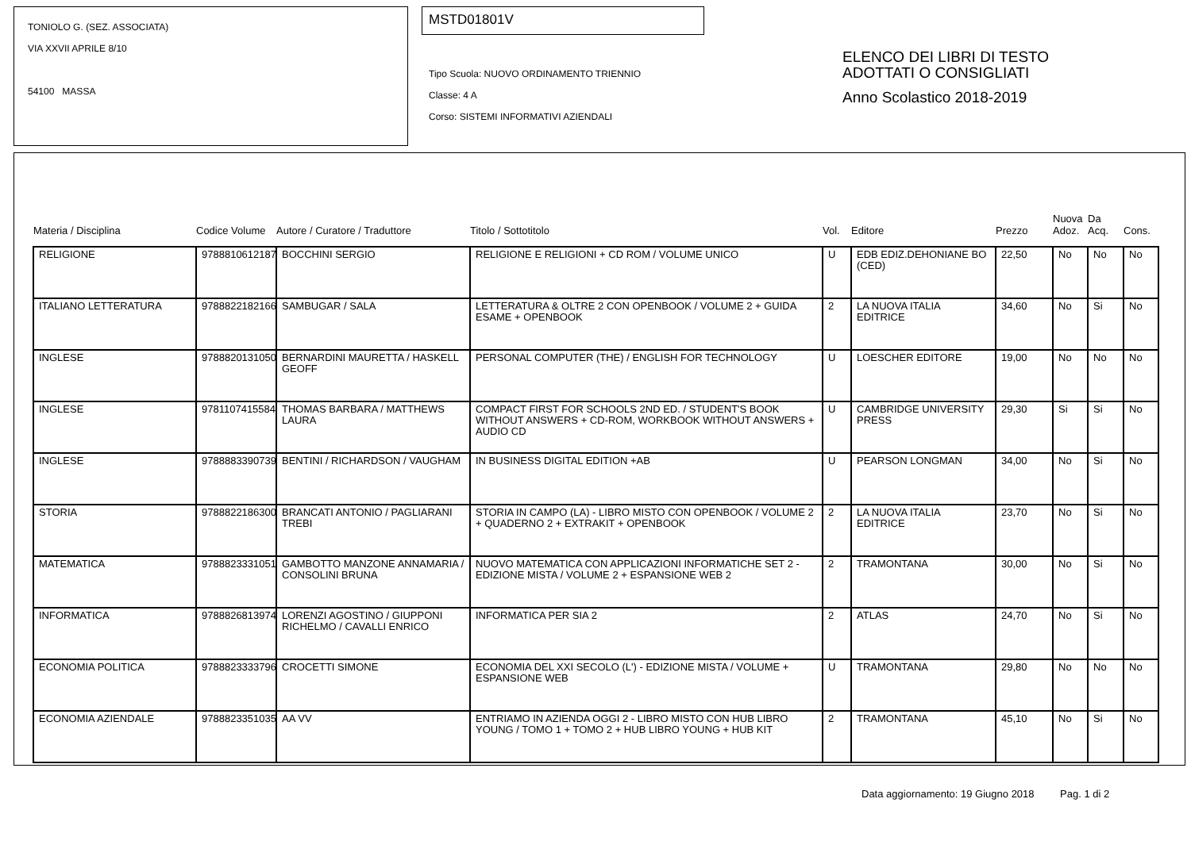TONIOLO G. (SEZ. ASSOCIATA)
VIA XXVII APRILE 8/10
54100 MASSA
MSTD01801V
Tipo Scuola: NUOVO ORDINAMENTO TRIENNIO
Classe: 4 A
Corso: SISTEMI INFORMATIVI AZIENDALI
ELENCO DEI LIBRI DI TESTO
ADOTTATI O CONSIGLIATI
Anno Scolastico 2018-2019
| Materia / Disciplina | Codice Volume | Autore / Curatore / Traduttore | Titolo / Sottotitolo | Vol. | Editore | Prezzo | Nuova Adoz. | Da Acq. | Cons. |
| --- | --- | --- | --- | --- | --- | --- | --- | --- | --- |
| RELIGIONE | 9788810612187 | BOCCHINI SERGIO | RELIGIONE E RELIGIONI + CD ROM / VOLUME UNICO | U | EDB EDIZ.DEHONIANE BO (CED) | 22,50 | No | No | No |
| ITALIANO LETTERATURA | 9788822182166 | SAMBUGAR / SALA | LETTERATURA & OLTRE 2 CON OPENBOOK / VOLUME 2 + GUIDA ESAME + OPENBOOK | 2 | LA NUOVA ITALIA EDITRICE | 34,60 | No | Si | No |
| INGLESE | 9788820131050 | BERNARDINI MAURETTA / HASKELL GEOFF | PERSONAL COMPUTER (THE) / ENGLISH FOR TECHNOLOGY | U | LOESCHER EDITORE | 19,00 | No | No | No |
| INGLESE | 9781107415584 | THOMAS BARBARA / MATTHEWS LAURA | COMPACT FIRST FOR SCHOOLS 2ND ED. / STUDENT'S BOOK WITHOUT ANSWERS + CD-ROM, WORKBOOK WITHOUT ANSWERS + AUDIO CD | U | CAMBRIDGE UNIVERSITY PRESS | 29,30 | Si | Si | No |
| INGLESE | 9788883390739 | BENTINI / RICHARDSON / VAUGHAM | IN BUSINESS DIGITAL EDITION +AB | U | PEARSON LONGMAN | 34,00 | No | Si | No |
| STORIA | 9788822186300 | BRANCATI ANTONIO / PAGLIARANI TREBI | STORIA IN CAMPO (LA) - LIBRO MISTO CON OPENBOOK / VOLUME 2 + QUADERNO 2 + EXTRAKIT + OPENBOOK | 2 | LA NUOVA ITALIA EDITRICE | 23,70 | No | Si | No |
| MATEMATICA | 9788823331051 | GAMBOTTO MANZONE ANNAMARIA / CONSOLINI BRUNA | NUOVO MATEMATICA CON APPLICAZIONI INFORMATICHE SET 2 - EDIZIONE MISTA / VOLUME 2 + ESPANSIONE WEB 2 | 2 | TRAMONTANA | 30,00 | No | Si | No |
| INFORMATICA | 9788826813974 | LORENZI AGOSTINO / GIUPPONI RICHELMO / CAVALLI ENRICO | INFORMATICA PER SIA 2 | 2 | ATLAS | 24,70 | No | Si | No |
| ECONOMIA POLITICA | 9788823333796 | CROCETTI SIMONE | ECONOMIA DEL XXI SECOLO (L') - EDIZIONE MISTA / VOLUME + ESPANSIONE WEB | U | TRAMONTANA | 29,80 | No | No | No |
| ECONOMIA AZIENDALE | 9788823351035 | AA VV | ENTRIAMO IN AZIENDA OGGI 2 - LIBRO MISTO CON HUB LIBRO YOUNG / TOMO 1 + TOMO 2 + HUB LIBRO YOUNG + HUB KIT | 2 | TRAMONTANA | 45,10 | No | Si | No |
Data aggiornamento: 19 Giugno 2018 Pag. 1 di 2